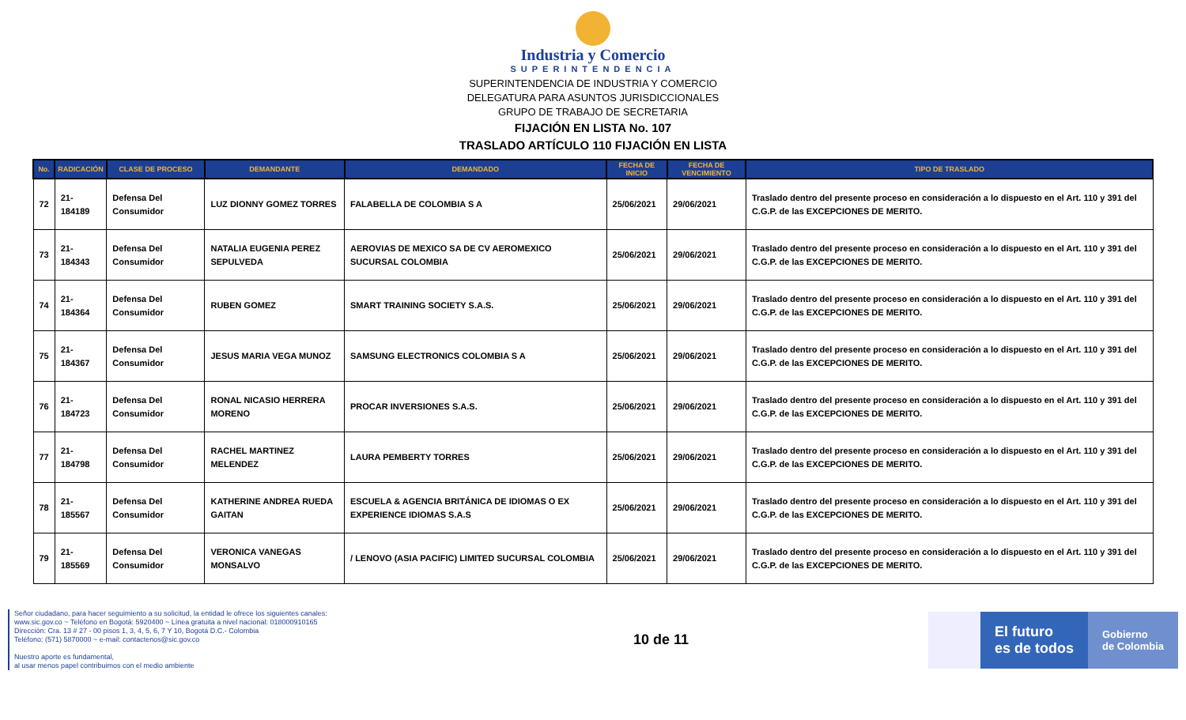Industria y Comercio
SUPERINTENDENCIA
SUPERINTENDENCIA DE INDUSTRIA Y COMERCIO
DELEGATURA PARA ASUNTOS JURISDICCIONALES
GRUPO DE TRABAJO DE SECRETARIA
FIJACIÓN EN LISTA No. 107
TRASLADO ARTÍCULO 110 FIJACIÓN EN LISTA
| No. | RADICACIÓN | CLASE DE PROCESO | DEMANDANTE | DEMANDADO | FECHA DE INICIO | FECHA DE VENCIMIENTO | TIPO DE TRASLADO |
| --- | --- | --- | --- | --- | --- | --- | --- |
| 72 | 21-184189 | Defensa Del Consumidor | LUZ DIONNY GOMEZ TORRES | FALABELLA DE COLOMBIA S A | 25/06/2021 | 29/06/2021 | Traslado dentro del presente proceso en consideración a lo dispuesto en el Art. 110 y 391 del C.G.P. de las EXCEPCIONES DE MERITO. |
| 73 | 21-184343 | Defensa Del Consumidor | NATALIA EUGENIA PEREZ SEPULVEDA | AEROVIAS DE MEXICO SA DE CV AEROMEXICO SUCURSAL COLOMBIA | 25/06/2021 | 29/06/2021 | Traslado dentro del presente proceso en consideración a lo dispuesto en el Art. 110 y 391 del C.G.P. de las EXCEPCIONES DE MERITO. |
| 74 | 21-184364 | Defensa Del Consumidor | RUBEN GOMEZ | SMART TRAINING SOCIETY S.A.S. | 25/06/2021 | 29/06/2021 | Traslado dentro del presente proceso en consideración a lo dispuesto en el Art. 110 y 391 del C.G.P. de las EXCEPCIONES DE MERITO. |
| 75 | 21-184367 | Defensa Del Consumidor | JESUS MARIA VEGA MUNOZ | SAMSUNG ELECTRONICS COLOMBIA S A | 25/06/2021 | 29/06/2021 | Traslado dentro del presente proceso en consideración a lo dispuesto en el Art. 110 y 391 del C.G.P. de las EXCEPCIONES DE MERITO. |
| 76 | 21-184723 | Defensa Del Consumidor | RONAL NICASIO HERRERA MORENO | PROCAR INVERSIONES S.A.S. | 25/06/2021 | 29/06/2021 | Traslado dentro del presente proceso en consideración a lo dispuesto en el Art. 110 y 391 del C.G.P. de las EXCEPCIONES DE MERITO. |
| 77 | 21-184798 | Defensa Del Consumidor | RACHEL MARTINEZ MELENDEZ | LAURA PEMBERTY TORRES | 25/06/2021 | 29/06/2021 | Traslado dentro del presente proceso en consideración a lo dispuesto en el Art. 110 y 391 del C.G.P. de las EXCEPCIONES DE MERITO. |
| 78 | 21-185567 | Defensa Del Consumidor | KATHERINE ANDREA RUEDA GAITAN | ESCUELA & AGENCIA BRITÁNICA DE IDIOMAS O EX EXPERIENCE IDIOMAS S.A.S | 25/06/2021 | 29/06/2021 | Traslado dentro del presente proceso en consideración a lo dispuesto en el Art. 110 y 391 del C.G.P. de las EXCEPCIONES DE MERITO. |
| 79 | 21-185569 | Defensa Del Consumidor | VERONICA VANEGAS MONSALVO | / LENOVO (ASIA PACIFIC) LIMITED SUCURSAL COLOMBIA | 25/06/2021 | 29/06/2021 | Traslado dentro del presente proceso en consideración a lo dispuesto en el Art. 110 y 391 del C.G.P. de las EXCEPCIONES DE MERITO. |
Señor ciudadano, para hacer seguimiento a su solicitud, la entidad le ofrece los siguientes canales:
www.sic.gov.co ~ Teléfono en Bogotá: 5920400 ~ Línea gratuita a nivel nacional: 018000910165
Dirección: Cra. 13 # 27 - 00 pisos 1, 3, 4, 5, 6, 7 Y 10, Bogotá D.C.- Colombia
Teléfono: (571) 5870000 ~ e-mail: contactenos@sic.gov.co
Nuestro aporte es fundamental,
al usar menos papel contribuimos con el medio ambiente
10 de 11
El futuro
es de todos
Gobierno
de Colombia